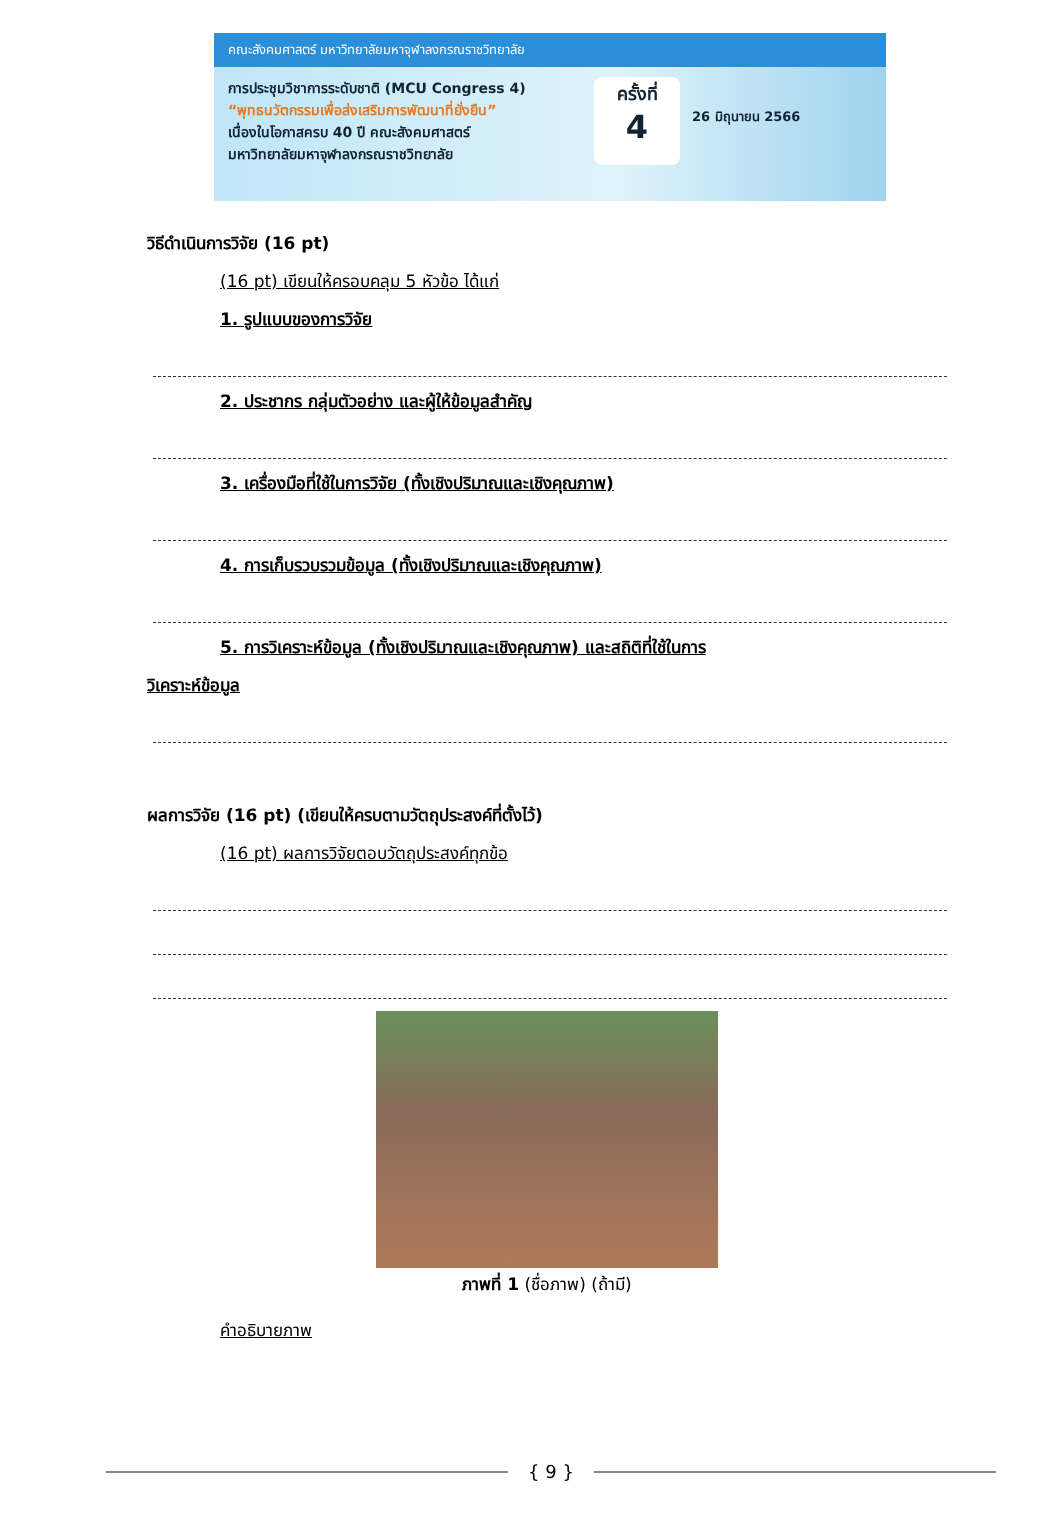คณะสังคมศาสตร์ มหาวิทยาลัยมหาจุฬาลงกรณราชวิทยาลัย
การประชุมวิชาการระดับชาติ (MCU Congress 4)
“พุทธนวัตกรรมเพื่อส่งเสริมการพัฒนาที่ยั่งยืน”
เนื่องในโอกาสครบ 40 ปี คณะสังคมศาสตร์
มหาวิทยาลัยมหาจุฬาลงกรณราชวิทยาลัย
ครั้งที่
4
26 มิถุนายน 2566
วิธีดำเนินการวิจัย (16 pt)
(16 pt) เขียนให้ครอบคลุม 5 หัวข้อ ได้แก่
1. รูปแบบของการวิจัย
2. ประชากร กลุ่มตัวอย่าง และผู้ให้ข้อมูลสำคัญ
3. เครื่องมือที่ใช้ในการวิจัย (ทั้งเชิงปริมาณและเชิงคุณภาพ)
4. การเก็บรวบรวมข้อมูล (ทั้งเชิงปริมาณและเชิงคุณภาพ)
5. การวิเคราะห์ข้อมูล (ทั้งเชิงปริมาณและเชิงคุณภาพ) และสถิติที่ใช้ในการ
วิเคราะห์ข้อมูล
ผลการวิจัย (16 pt) (เขียนให้ครบตามวัตถุประสงค์ที่ตั้งไว้)
(16 pt) ผลการวิจัยตอบวัตถุประสงค์ทุกข้อ
ภาพที่ 1 (ชื่อภาพ) (ถ้ามี)
คำอธิบายภาพ
{ 9 }